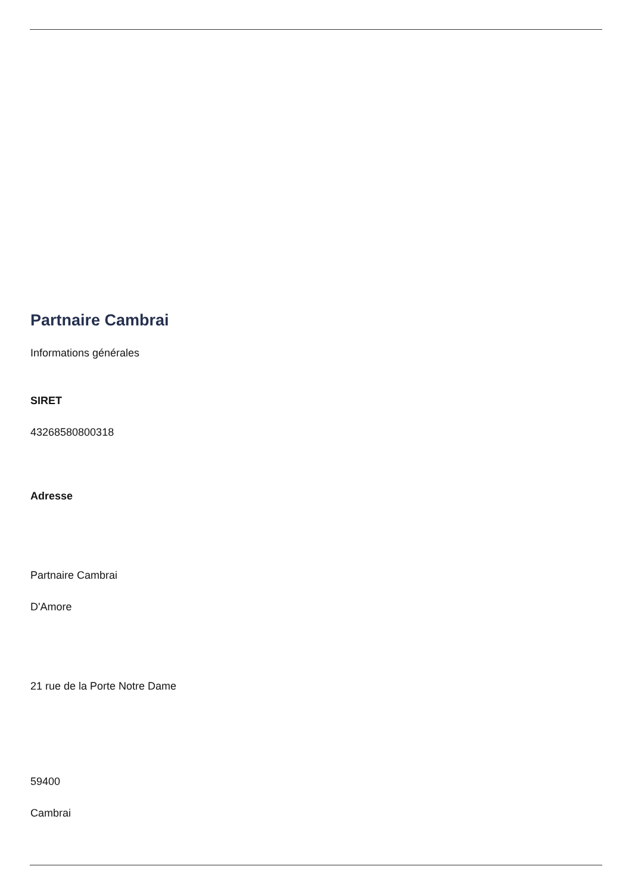Partnaire Cambrai
Informations générales
SIRET
43268580800318
Adresse
Partnaire Cambrai
D'Amore
21 rue de la Porte Notre Dame
59400
Cambrai